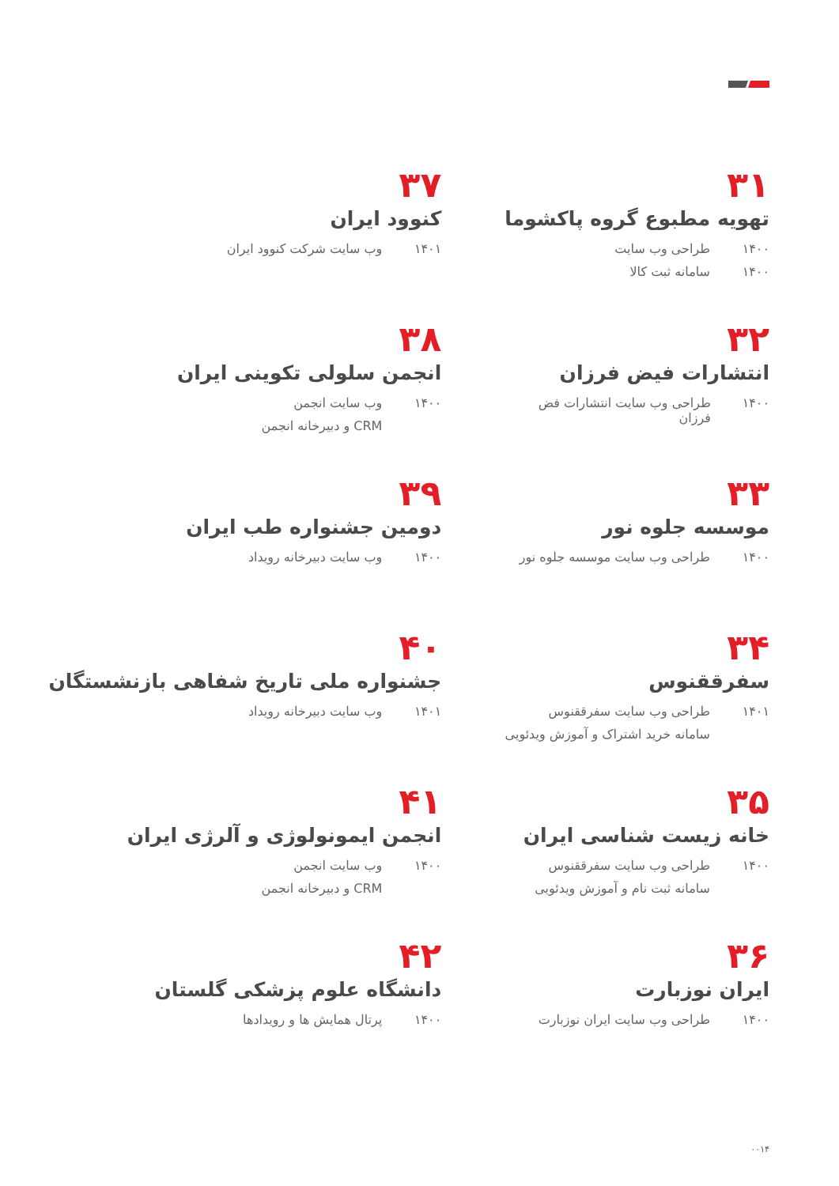۳۱
تهویه مطبوع گروه پاکشوما
۱۴۰۰ طراحی وب سایت
۱۴۰۰ سامانه ثبت کالا
۳۲
انتشارات فیض فرزان
۱۴۰۰ طراحی وب سایت انتشارات فض فرزان
۳۳
موسسه جلوه نور
۱۴۰۰ طراحی وب سایت موسسه جلوه نور
۳۴
سفرققنوس
۱۴۰۱ طراحی وب سایت سفرققنوس
سامانه خرید اشتراک و آموزش ویدئویی
۳۵
خانه زیست شناسی ایران
۱۴۰۰ طراحی وب سایت سفرققنوس
سامانه ثبت نام و آموزش ویدئویی
۳۶
ایران نوزبارت
۱۴۰۰ طراحی وب سایت ایران نوزبارت
۳۷
کنوود ایران
۱۴۰۱ وب سایت شرکت کنوود ایران
۳۸
انجمن سلولی تکوینی ایران
۱۴۰۰ وب سایت انجمن
CRM و دبیرخانه انجمن
۳۹
دومین جشنواره طب ایران
۱۴۰۰ وب سایت دبیرخانه رویداد
۴۰
جشنواره ملی تاریخ شفاهی بازنشستگان
۱۴۰۱ وب سایت دبیرخانه رویداد
۴۱
انجمن ایمونولوژی و آلرژی ایران
۱۴۰۰ وب سایت انجمن
CRM و دبیرخانه انجمن
۴۲
دانشگاه علوم پزشکی گلستان
۱۴۰۰ پرتال همایش ها و رویدادها
۰۰۱۴